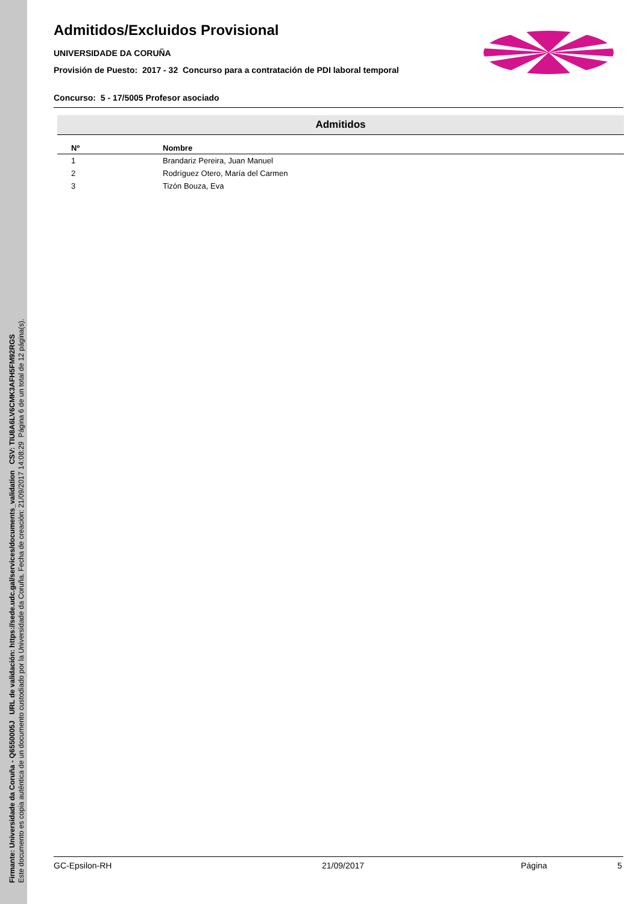Firmante: Universidade da Coruña - Q6550005J URL de validación: https://sede.udc.gal/services/documents_validation CSV: TIU8A6LV6CMK3AFH5FM92RGS
Este documento es copia auténtica de un documento custodiado por la Universidade da Coruña. Fecha de creación: 21/09/2017 14:08:29 Página 6 de un total de 12 página(s).
Admitidos/Excluidos Provisional
UNIVERSIDADE DA CORUÑA
Provisión de Puesto: 2017 - 32 Concurso para a contratación de PDI laboral temporal
Concurso: 5 - 17/5005 Profesor asociado
| Admitidos | |
| --- | --- |
| Nº | Nombre |
| 1 | Brandariz Pereira, Juan Manuel |
| 2 | Rodríguez Otero, María del Carmen |
| 3 | Tizón Bouza, Eva |
GC-Epsilon-RH 21/09/2017 Página 5